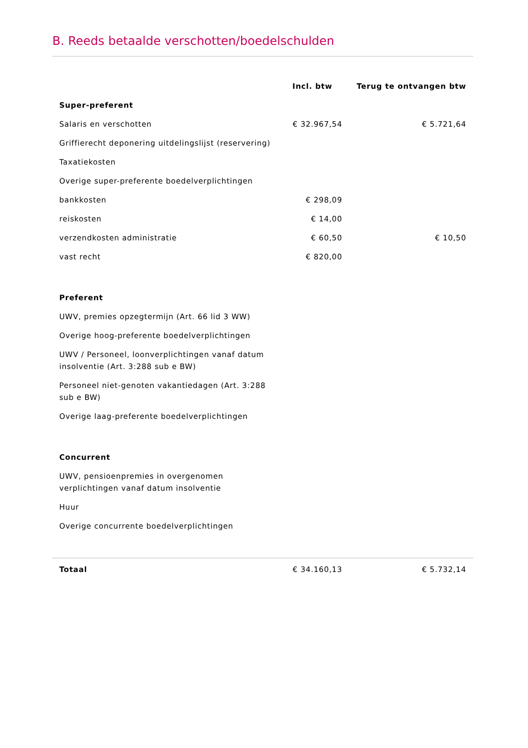B. Reeds betaalde verschotten/boedelschulden
| | Incl. btw | Terug te ontvangen btw |
| --- | --- | --- |
| Super-preferent | | |
| Salaris en verschotten | € 32.967,54 | € 5.721,64 |
| Griffierecht deponering uitdelingslijst (reservering) | | |
| Taxatiekosten | | |
| Overige super-preferente boedelverplichtingen | | |
| bankkosten | € 298,09 | |
| reiskosten | € 14,00 | |
| verzendkosten administratie | € 60,50 | € 10,50 |
| vast recht | € 820,00 | |
| Preferent | | |
| UWV, premies opzegtermijn (Art. 66 lid 3 WW) | | |
| Overige hoog-preferente boedelverplichtingen | | |
| UWV / Personeel, loonverplichtingen vanaf datum insolventie (Art. 3:288 sub e BW) | | |
| Personeel niet-genoten vakantiedagen (Art. 3:288 sub e BW) | | |
| Overige laag-preferente boedelverplichtingen | | |
| Concurrent | | |
| UWV, pensioenpremies in overgenomen verplichtingen vanaf datum insolventie | | |
| Huur | | |
| Overige concurrente boedelverplichtingen | | |
| Totaal | € 34.160,13 | € 5.732,14 |